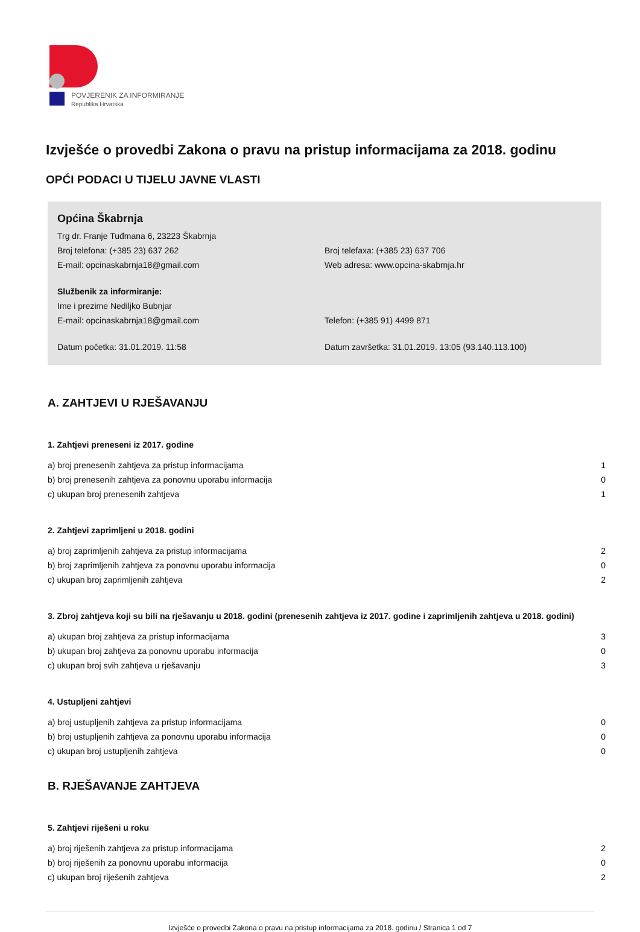POVJERENIK ZA INFORMIRANJE
Republika Hrvatska
Izvješće o provedbi Zakona o pravu na pristup informacijama za 2018. godinu
OPĆI PODACI U TIJELU JAVNE VLASTI
Općina Škabrnja
Trg dr. Franje Tuđmana 6, 23223 Škabrnja
Broj telefona: (+385 23) 637 262 Broj telefaxa: (+385 23) 637 706
E-mail: opcinaskabrnja18@gmail.com Web adresa: www.opcina-skabrnja.hr
Službenik za informiranje:
Ime i prezime Nediljko Bubnjar
E-mail: opcinaskabrnja18@gmail.com Telefon: (+385 91) 4499 871
Datum početka: 31.01.2019. 11:58 Datum završetka: 31.01.2019. 13:05 (93.140.113.100)
A. ZAHTJEVI U RJEŠAVANJU
1. Zahtjevi preneseni iz 2017. godine
| a) broj prenesenih zahtjeva za pristup informacijama | 1 |
| b) broj prenesenih zahtjeva za ponovnu uporabu informacija | 0 |
| c) ukupan broj prenesenih zahtjeva | 1 |
2. Zahtjevi zaprimljeni u 2018. godini
| a) broj zaprimljenih zahtjeva za pristup informacijama | 2 |
| b) broj zaprimljenih zahtjeva za ponovnu uporabu informacija | 0 |
| c) ukupan broj zaprimljenih zahtjeva | 2 |
3. Zbroj zahtjeva koji su bili na rješavanju u 2018. godini (prenesenih zahtjeva iz 2017. godine i zaprimljenih zahtjeva u 2018. godini)
| a) ukupan broj zahtjeva za pristup informacijama | 3 |
| b) ukupan broj zahtjeva za ponovnu uporabu informacija | 0 |
| c) ukupan broj svih zahtjeva u rješavanju | 3 |
4. Ustupljeni zahtjevi
| a) broj ustupljenih zahtjeva za pristup informacijama | 0 |
| b) broj ustupljenih zahtjeva za ponovnu uporabu informacija | 0 |
| c) ukupan broj ustupljenih zahtjeva | 0 |
B. RJEŠAVANJE ZAHTJEVA
5. Zahtjevi riješeni u roku
| a) broj riješenih zahtjeva za pristup informacijama | 2 |
| b) broj riješenih za ponovnu uporabu informacija | 0 |
| c) ukupan broj riješenih zahtjeva | 2 |
Izvješće o provedbi Zakona o pravu na pristup informacijama za 2018. godinu / Stranica 1 od 7